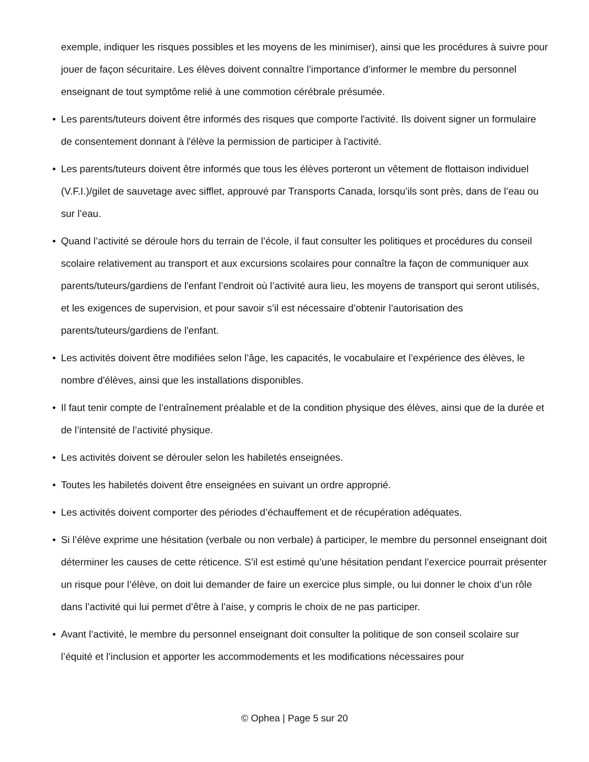exemple, indiquer les risques possibles et les moyens de les minimiser), ainsi que les procédures à suivre pour jouer de façon sécuritaire. Les élèves doivent connaître l’importance d’informer le membre du personnel enseignant de tout symptôme relié à une commotion cérébrale présumée.
• Les parents/tuteurs doivent être informés des risques que comporte l'activité. Ils doivent signer un formulaire de consentement donnant à l'élève la permission de participer à l'activité.
• Les parents/tuteurs doivent être informés que tous les élèves porteront un vêtement de flottaison individuel (V.F.I.)/gilet de sauvetage avec sifflet, approuvé par Transports Canada, lorsqu’ils sont près, dans de l’eau ou sur l’eau.
• Quand l’activité se déroule hors du terrain de l’école, il faut consulter les politiques et procédures du conseil scolaire relativement au transport et aux excursions scolaires pour connaître la façon de communiquer aux parents/tuteurs/gardiens de l'enfant l’endroit où l’activité aura lieu, les moyens de transport qui seront utilisés, et les exigences de supervision, et pour savoir s’il est nécessaire d’obtenir l’autorisation des parents/tuteurs/gardiens de l'enfant.
• Les activités doivent être modifiées selon l’âge, les capacités, le vocabulaire et l’expérience des élèves, le nombre d'élèves, ainsi que les installations disponibles.
• Il faut tenir compte de l’entraînement préalable et de la condition physique des élèves, ainsi que de la durée et de l’intensité de l’activité physique.
• Les activités doivent se dérouler selon les habiletés enseignées.
• Toutes les habiletés doivent être enseignées en suivant un ordre approprié.
• Les activités doivent comporter des périodes d’échauffement et de récupération adéquates.
• Si l’élève exprime une hésitation (verbale ou non verbale) à participer, le membre du personnel enseignant doit déterminer les causes de cette réticence. S’il est estimé qu’une hésitation pendant l’exercice pourrait présenter un risque pour l’élève, on doit lui demander de faire un exercice plus simple, ou lui donner le choix d’un rôle dans l’activité qui lui permet d’être à l’aise, y compris le choix de ne pas participer.
• Avant l’activité, le membre du personnel enseignant doit consulter la politique de son conseil scolaire sur l’équité et l’inclusion et apporter les accommodements et les modifications nécessaires pour
© Ophea | Page 5 sur 20